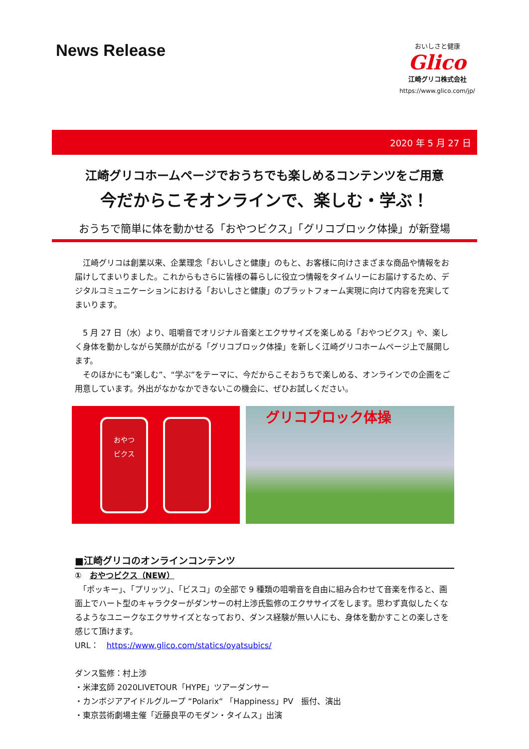News Release
おいしさと健康
Glico
江崎グリコ株式会社
https://www.glico.com/jp/
2020 年 5 月 27 日
江崎グリコホームページでおうちでも楽しめるコンテンツをご用意
今だからこそオンラインで、楽しむ・学ぶ！
おうちで簡単に体を動かせる「おやつビクス」「グリコブロック体操」が新登場
　江崎グリコは創業以来、企業理念「おいしさと健康」のもと、お客様に向けさまざまな商品や情報をお届けしてまいりました。これからもさらに皆様の暮らしに役立つ情報をタイムリーにお届けするため、デジタルコミュニケーションにおける「おいしさと健康」のプラットフォーム実現に向けて内容を充実してまいります。
　5 月 27 日（水）より、咀嚼音でオリジナル音楽とエクササイズを楽しめる「おやつビクス」や、楽しく身体を動かしながら笑顔が広がる「グリコブロック体操」を新しく江崎グリコホームページ上で展開します。
　そのほかにも”楽しむ”、“学ぶ”をテーマに、今だからこそおうちで楽しめる、オンラインでの企画をご用意しています。外出がなかなかできないこの機会に、ぜひお試しください。
おやつ
ビクス
グリコブロック体操
■江崎グリコのオンラインコンテンツ
①　おやつビクス（NEW）
　「ポッキー」、「プリッツ」、「ビスコ」の全部で 9 種類の咀嚼音を自由に組み合わせて音楽を作ると、画面上でハート型のキャラクターがダンサーの村上渉氏監修のエクササイズをします。思わず真似したくなるようなユニークなエクササイズとなっており、ダンス経験が無い人にも、身体を動かすことの楽しさを感じて頂けます。
URL：　https://www.glico.com/statics/oyatsubics/
ダンス監修：村上渉
・米津玄師 2020LIVETOUR「HYPE」ツアーダンサー
・カンボジアアイドルグループ “Polarix“ 「Happiness」PV　振付、演出
・東京芸術劇場主催「近藤良平のモダン・タイムス」出演